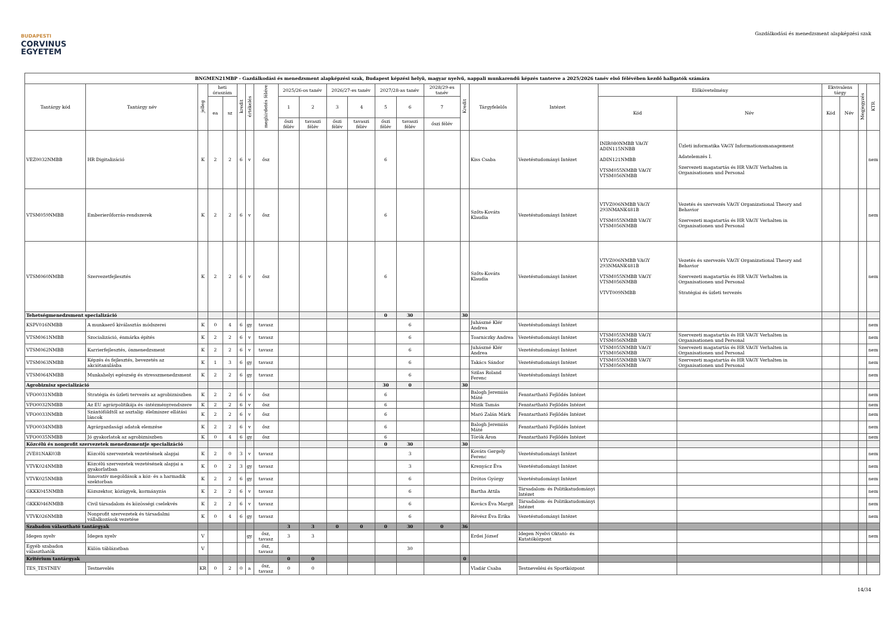BUDAPESTI
CORVINUS
EGYETEM
Gazdálkodási és menedzsment alapképzési szak
| BNGMEN21MBP - Gazdálkodási és menedzsment alapképzési szak, Budapest képzési helyű, magyar nyelvű, nappali munkarendű képzés tanterve a 2025/2026 tanév első félévében kezdő hallgatók számára | | | | | | | | | | | | | | | | | | | | | | | |
| --- | --- | --- | --- | --- | --- | --- | --- | --- | --- | --- | --- | --- | --- | --- | --- | --- | --- | --- | --- | --- | --- | --- | --- |
| Tantárgy kód | Tantárgy név | jelleg | heti óraszám | | kredit | értékelés | meghirdetés féléve | 2025/26-os tanév | | 2026/27-es tanév | | 2027/28-as tanév | | 2028/29-es tanév | Kredit | Tárgyfelelős | Intézet | Előkövetelmény | | Ekvivalens tárgy | | Megjegyzés | KTR |
| | | | ea | sz | | | | 1 | 2 | 3 | 4 | 5 | 6 | 7 | | | | Kód | Név | Kód | Név | | |
| | | | | | | | | őszi félév | tavaszi félév | őszi félév | tavaszi félév | őszi félév | tavaszi félév | őszi félév | | | | | | | | | |
| VEZ0032NMBB | HR Digitalizáció | K | 2 | 2 | 6 | v | ősz | | | | | 6 | | | | Kiss Csaba | Vezetéstudományi Intézet | INIR080NMBB VAGY ADIN115NNBB ADIN121NMBB VTSM055NMBB VAGY VTSM056NMBB | Üzleti informatika VAGY Informationsmanagement Adatelemzés I. Szervezeti magatartás és HR VAGY Verhalten in Organisationen und Personal | | | | nem |
| VTSM059NMBB | Emberierőforrás-rendszerek | K | 2 | 2 | 6 | v | ősz | | | | | 6 | | | | Szőts-Kováts Klaudia | Vezetéstudományi Intézet | VTVZ006NMBB VAGY 293NMANK481B VTSM055NMBB VAGY VTSM056NMBB | Vezetés és szervezés VAGY Organizational Theory and Behavior Szervezeti magatartás és HR VAGY Verhalten in Organisationen und Personal | | | | nem |
| VTSM060NMBB | Szervezetfejlesztés | K | 2 | 2 | 6 | v | ősz | | | | | 6 | | | | Szőts-Kováts Klaudia | Vezetéstudományi Intézet | VTVZ006NMBB VAGY 293NMANK481B VTSM055NMBB VAGY VTSM056NMBB VTVT009NMBB | Vezetés és szervezés VAGY Organizational Theory and Behavior Szervezeti magatartás és HR VAGY Verhalten in Organisationen und Personal Stratégiai és üzleti tervezés | | | | nem |
| Tehetségmenedzsment specializáció | | | | | | | | | | | | 0 | 30 | | 30 | | | | | | | | |
| KSPV016NMBB | A munkaerő kiválasztás módszerei | K | 0 | 4 | 6 | gy | tavasz | | | | | | 6 | | | Juhászné Klér Andrea | Vezetéstudományi Intézet | | | | | | nem |
| VTSM061NMBB | Szocializáció, énmárka építés | K | 2 | 2 | 6 | v | tavasz | | | | | | 6 | | | Toarniczky Andrea | Vezetéstudományi Intézet | VTSM055NMBB VAGY VTSM056NMBB | Szervezeti magatartás és HR VAGY Verhalten in Organisationen und Personal | | | | nem |
| VTSM062NMBB | Karrierfejlesztés, önmenedzsment | K | 2 | 2 | 6 | v | tavasz | | | | | | 6 | | | Juhászné Klér Andrea | Vezetéstudományi Intézet | VTSM055NMBB VAGY VTSM056NMBB | Szervezeti magatartás és HR VAGY Verhalten in Organisationen und Personal | | | | nem |
| VTSM063NMBB | Képzés és fejlesztés, bevezetés az akciótanulásba | K | 1 | 3 | 6 | gy | tavasz | | | | | | 6 | | | Takács Sándor | Vezetéstudományi Intézet | VTSM055NMBB VAGY VTSM056NMBB | Szervezeti magatartás és HR VAGY Verhalten in Organisationen und Personal | | | | nem |
| VTSM064NMBB | Munkahelyi egészség és stresszmenedzsment | K | 2 | 2 | 6 | gy | tavasz | | | | | | 6 | | | Szilas Roland Ferenc | Vezetéstudományi Intézet | | | | | | nem |
| Agrobiznisz specializáció | | | | | | | | | | | | 30 | 0 | | 30 | | | | | | | | |
| VFO0031NMBB | Stratégia és üzleti tervezés az agrobizniszben | K | 2 | 2 | 6 | v | ősz | | | | | 6 | | | | Balogh Jeremiás Máté | Fenntartható Fejlődés Intézet | | | | | | nem |
| VFO0032NMBB | Az EU agrárpolitikája és -intézményrendszere | K | 2 | 2 | 6 | v | ősz | | | | | 6 | | | | Mizik Tamás | Fenntartható Fejlődés Intézet | | | | | | nem |
| VFO0033NMBB | Szántóföldtől az asztalig: élelmiszer ellátási láncok | K | 2 | 2 | 6 | v | ősz | | | | | 6 | | | | Maró Zalán Márk | Fenntartható Fejlődés Intézet | | | | | | nem |
| VFO0034NMBB | Agrárgazdasági adatok elemzése | K | 2 | 2 | 6 | v | ősz | | | | | 6 | | | | Balogh Jeremiás Máté | Fenntartható Fejlődés Intézet | | | | | | nem |
| VFO0035NMBB | Jó gyakorlatok az agrobizniszben | K | 0 | 4 | 6 | gy | ősz | | | | | 6 | | | | Török Áron | Fenntartható Fejlődés Intézet | | | | | | nem |
| Közcélú és nonprofit szervezetek menedzsmentje specializáció | | | | | | | | | | | | 0 | 30 | | 30 | | | | | | | | |
| 2VE81NAK03B | Közcélú szervezetek vezetésének alapjai | K | 2 | 0 | 3 | v | tavasz | | | | | | 3 | | | Kováts Gergely Ferenc | Vezetéstudományi Intézet | | | | | | nem |
| VTVK024NMBB | Közcélú szervezetek vezetésének alapjai a gyakorlatban | K | 0 | 2 | 3 | gy | tavasz | | | | | | 3 | | | Krenyácz Éva | Vezetéstudományi Intézet | | | | | | nem |
| VTVK025NMBB | Innovatív megoldások a köz- és a harmadik szektorban | K | 2 | 2 | 6 | gy | tavasz | | | | | | 6 | | | Drótos György | Vezetéstudományi Intézet | | | | | | nem |
| GKKK045NMBB | Közszektor, közügyek, kormányzás | K | 2 | 2 | 6 | v | tavasz | | | | | | 6 | | | Bartha Attila | Társadalom- és Politikatudományi Intézet | | | | | | nem |
| GKKK046NMBB | Civil társadalom és közösségi cselekvés | K | 2 | 2 | 6 | v | tavasz | | | | | | 6 | | | Kovács Éva Margit | Társadalom- és Politikatudományi Intézet | | | | | | nem |
| VTVK026NMBB | Nonprofit szervezetek és társadalmi vállalkozások vezetése | K | 0 | 4 | 6 | gy | tavasz | | | | | | 6 | | | Révész Éva Erika | Vezetéstudományi Intézet | | | | | | nem |
| Szabadon választható tantárgyak | | | | | | | | 3 | 3 | 0 | 0 | 0 | 30 | 0 | 36 | | | | | | | | |
| Idegen nyelv | Idegen nyelv | V | | | | gy | ősz, tavasz | 3 | 3 | | | | | | | Erdei József | Idegen Nyelvi Oktató- és Kutatóközpont | | | | | | nem |
| Egyéb szabadon választhatók | Külön táblázatban | V | | | | | ősz, tavasz | | | | | | 30 | | | | | | | | | | |
| Kritérium tantárgyak | | | | | | | | 0 | 0 | | | | | | 0 | | | | | | | | |
| TES_TESTNEV | Testnevelés | KR | 0 | 2 | 0 | a | ősz, tavasz | 0 | 0 | | | | | | | Vladár Csaba | Testnevelési és Sportközpont | | | | | | |
14/34